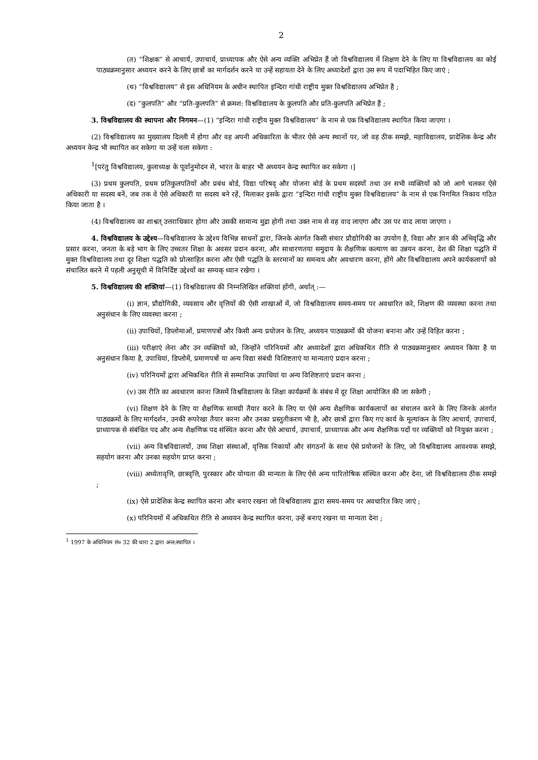2
(त) “शिक्षक” से आचार्य, उपाचार्य, प्राध्यापक और ऐसे अन्य व्यक्ति अभिप्रेत हैं जो विश्वविद्यालय में शिक्षण देने के लिए या विश्वविद्यालय का कोई पाठ्यक्रमानुसार अध्ययन करने के लिए छात्रों का मार्गदर्शन करने या उन्हें सहायता देने के लिए अध्यादेशों द्वारा उस रूप में पदाभिहित किए जाएं ;
(थ) “विश्वविद्यालय” से इस अधिनियम के अधीन स्थापित इन्दिरा गांधी राष्ट्रीय मुक्त विश्वविद्यालय अभिप्रेत है ;
(द) “कुलपति” और “प्रति-कुलपति” से क्रमश: विश्वविद्यालय के कुलपति और प्रति-कुलपति अभिप्रेत हैं ;
3. विश्वविद्यालय की स्थापना और निगमन—(1) “इन्दिरा गांधी राष्ट्रीय मुक्त विश्वविद्यालय” के नाम से एक विश्वविद्यालय स्थापित किया जाएगा ।
(2) विश्वविद्यालय का मुख्यालय दिल्ली में होगा और वह अपनी अधिकारिता के भीतर ऐसे अन्य स्थानों पर, जो वह ठीक समझे, महाविद्यालय, प्रादेशिक केन्द्र और अध्ययन केन्द्र भी स्थापित कर सकेगा या उन्हें चला सकेगा :
<sup>1</sup> [परंतु विश्वविद्यालय, कुलाध्यक्ष के पूर्वानुमोदन से, भारत के बाहर भी अध्ययन केन्द्र स्थापित कर सकेगा ।]
(3) प्रथम कुलपति, प्रथम प्रतिकुलपतियों और प्रबंध बोर्ड, विद्या परिषद् और योजना बोर्ड के प्रथम सदस्यों तथा उन सभी व्यक्तियों को जो आगे चलकर ऐसे अधिकारी या सदस्य बनें, जब तक वे ऐसे अधिकारी या सदस्य बने रहें, मिलाकर इसके द्वारा “इन्दिरा गांधी राष्ट्रीय मुक्त विश्वविद्यालय” के नाम से एक निगमित निकाय गठित किया जाता है ।
(4) विश्वविद्यालय का शाश्वत् उत्तराधिकार होगा और उसकी सामान्य मुद्रा होगी तथा उक्त नाम से वह वाद लाएगा और उस पर वाद लाया जाएगा ।
4. विश्वविद्यालय के उद्देश्य—विश्वविद्यालय के उद्देश्य विभिन्न साधनों द्वारा, जिनके अंतर्गत किसी संचार प्रौद्योगिकी का उपयोग है, विद्या और ज्ञान की अभिवृद्धि और प्रसार करना, जनता के बड़े भाग के लिए उच्चतर शिक्षा के अवसर प्रदान करना, और साधारणतया समुदाय के शैक्षणिक कल्याण का उन्नयन करना, देश की शिक्षा पद्धति में मुक्त विश्वविद्यालय तथा दूर शिक्षा पद्धति को प्रोत्साहित करना और ऐसी पद्धति के स्तरमानों का समन्वय और अवधारण करना, होंगे और विश्वविद्यालय अपने कार्यकलापों को संचालित करने में पहली अनुसूची में विनिर्दिष्ट उद्देश्यों का सम्यक् ध्यान रखेगा ।
5. विश्वविद्यालय की शक्तियां—(1) विश्वविद्यालय की निम्नलिखित शक्तियां होंगी, अर्थात् :—
(i) ज्ञान, प्रौद्योगिकी, व्यवसाय और वृत्तियों की ऐसी शाखाओं में, जो विश्वविद्यालय समय-समय पर अवधारित करे, शिक्षण की व्यवस्था करना तथा अनुसंधान के लिए व्यवस्था करना ;
(ii) उपाधियों, डिप्लोमाओं, प्रमाणपत्रों और किसी अन्य प्रयोजन के लिए, अध्ययन पाठ्यक्रमों की योजना बनाना और उन्हें विहित करना ;
(iii) परीक्षाएं लेना और उन व्यक्तियों को, जिन्होंने परिनियमों और अध्यादेशों द्वारा अधिकथित रीति से पाठ्यक्रमानुसार अध्ययन किया है या अनुसंधान किया है, उपाधियां, डिप्लोमें, प्रमाणपत्रों या अन्य विद्या संबंधी विशिष्टताएं या मान्यताएं प्रदान करना ;
(iv) परिनियमों द्वारा अभिकथित रीति से सम्मानिक उपाधियां या अन्य विशिष्टताएं प्रदान करना ;
(v) उस रीति का अवधारण करना जिसमें विश्वविद्यालय के शिक्षा कार्यक्रमों के संबंध में दूर शिक्षा आयोजित की जा सकेगी ;
(vi) शिक्षण देने के लिए या शैक्षणिक सामग्री तैयार करने के लिए या ऐसे अन्य शैक्षणिक कार्यकलापों का संचालन करने के लिए जिनके अंतर्गत पाठ्यक्रमों के लिए मार्गदर्शन, उनकी रूपरेखा तैयार करना और उनका प्रस्तुतीकरण भी है, और छात्रों द्वारा किए गए कार्य के मूल्यांकन के लिए आचार्य, उपाचार्य, प्राध्यापक से संबंधित पद और अन्य शैक्षणिक पद संस्थित करना और ऐसे आचार्य, उपाचार्य, प्राध्यापक और अन्य शैक्षणिक पदों पर व्यक्तियों को नियुक्त करना ;
(vii) अन्य विश्वविद्यालयों, उच्च शिक्षा संस्थाओं, वृत्तिक निकायों और संगठनों के साथ ऐसे प्रयोजनों के लिए, जो विश्वविद्यालय आवश्यक समझे, सहयोग करना और उनका सहयोग प्राप्त करना ;
(viii) अध्येतावृत्ति, छात्रवृत्ति, पुरस्कार और योग्यता की मान्यता के लिए ऐसे अन्य पारितोषिक संस्थित करना और देना, जो विश्वविद्यालय ठीक समझे ;
(ix) ऐसे प्रादेशिक केन्द्र स्थापित करना और बनाए रखना जो विश्वविद्यालय द्वारा समय-समय पर अवधारित किए जाएं ;
(x) परिनियमों में अधिकथित रीति से अध्ययन केन्द्र स्थापित करना, उन्हें बनाए रखना या मान्यता देना ;
<sup>1</sup> 1997 के अधिनियम सं० 32 की धारा 2 द्वारा अन्त:स्थापित ।